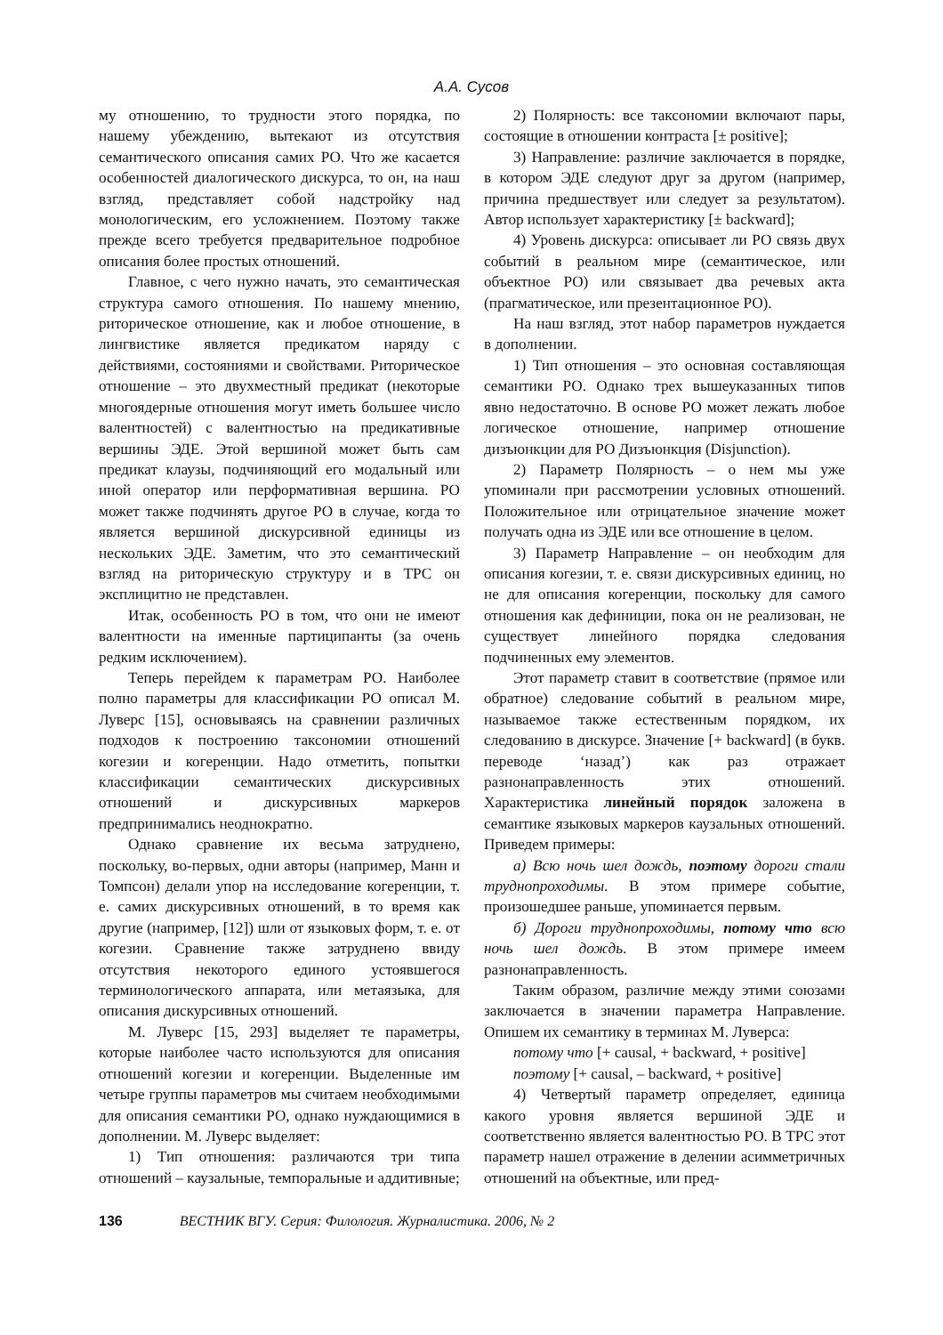А.А. Сусов
му отношению, то трудности этого порядка, по нашему убеждению, вытекают из отсутствия семантического описания самих РО. Что же касается особенностей диалогического дискурса, то он, на наш взгляд, представляет собой надстройку над монологическим, его усложнением. Поэтому также прежде всего требуется предварительное подробное описания более простых отношений.
Главное, с чего нужно начать, это семантическая структура самого отношения. По нашему мнению, риторическое отношение, как и любое отношение, в лингвистике является предикатом наряду с действиями, состояниями и свойствами. Риторическое отношение – это двухместный предикат (некоторые многоядерные отношения могут иметь большее число валентностей) с валентностью на предикативные вершины ЭДЕ. Этой вершиной может быть сам предикат клаузы, подчиняющий его модальный или иной оператор или перформативная вершина. РО может также подчинять другое РО в случае, когда то является вершиной дискурсивной единицы из нескольких ЭДЕ. Заметим, что это семантический взгляд на риторическую структуру и в ТРС он эксплицитно не представлен.
Итак, особенность РО в том, что они не имеют валентности на именные партиципанты (за очень редким исключением).
Теперь перейдем к параметрам РО. Наиболее полно параметры для классификации РО описал М. Луверс [15], основываясь на сравнении различных подходов к построению таксономии отношений когезии и когеренции. Надо отметить, попытки классификации семантических дискурсивных отношений и дискурсивных маркеров предпринимались неоднократно.
Однако сравнение их весьма затруднено, поскольку, во-первых, одни авторы (например, Манн и Томпсон) делали упор на исследование когеренции, т. е. самих дискурсивных отношений, в то время как другие (например, [12]) шли от языковых форм, т. е. от когезии. Сравнение также затруднено ввиду отсутствия некоторого единого устоявшегося терминологического аппарата, или метаязыка, для описания дискурсивных отношений.
М. Луверс [15, 293] выделяет те параметры, которые наиболее часто используются для описания отношений когезии и когеренции. Выделенные им четыре группы параметров мы считаем необходимыми для описания семантики РО, однако нуждающимися в дополнении. М. Луверс выделяет:
1) Тип отношения: различаются три типа отношений – каузальные, темпоральные и аддитивные;
2) Полярность: все таксономии включают пары, состоящие в отношении контраста [± positive];
3) Направление: различие заключается в порядке, в котором ЭДЕ следуют друг за другом (например, причина предшествует или следует за результатом). Автор использует характеристику [± backward];
4) Уровень дискурса: описывает ли РО связь двух событий в реальном мире (семантическое, или объектное РО) или связывает два речевых акта (прагматическое, или презентационное РО).
На наш взгляд, этот набор параметров нуждается в дополнении.
1) Тип отношения – это основная составляющая семантики РО. Однако трех вышеуказанных типов явно недостаточно. В основе РО может лежать любое логическое отношение, например отношение дизъюнкции для РО Дизъюнкция (Disjunction).
2) Параметр Полярность – о нем мы уже упоминали при рассмотрении условных отношений. Положительное или отрицательное значение может получать одна из ЭДЕ или все отношение в целом.
3) Параметр Направление – он необходим для описания когезии, т. е. связи дискурсивных единиц, но не для описания когеренции, поскольку для самого отношения как дефиниции, пока он не реализован, не существует линейного порядка следования подчиненных ему элементов.
Этот параметр ставит в соответствие (прямое или обратное) следование событий в реальном мире, называемое также естественным порядком, их следованию в дискурсе. Значение [+ backward] (в букв. переводе ‘назад’) как раз отражает разнонаправленность этих отношений. Характеристика линейный порядок заложена в семантике языковых маркеров каузальных отношений. Приведем примеры:
а) Всю ночь шел дождь, поэтому дороги стали труднопроходимы. В этом примере событие, произошедшее раньше, упоминается первым.
б) Дороги труднопроходимы, потому что всю ночь шел дождь. В этом примере имеем разнонаправленность.
Таким образом, различие между этими союзами заключается в значении параметра Направление. Опишем их семантику в терминах М. Луверса:
потому что [+ causal, + backward, + positive]
поэтому [+ causal, – backward, + positive]
4) Четвертый параметр определяет, единица какого уровня является вершиной ЭДЕ и соответственно является валентностью РО. В ТРС этот параметр нашел отражение в делении асимметричных отношений на объектные, или пред-
136 ВЕСТНИК ВГУ. Серия: Филология. Журналистика. 2006, № 2